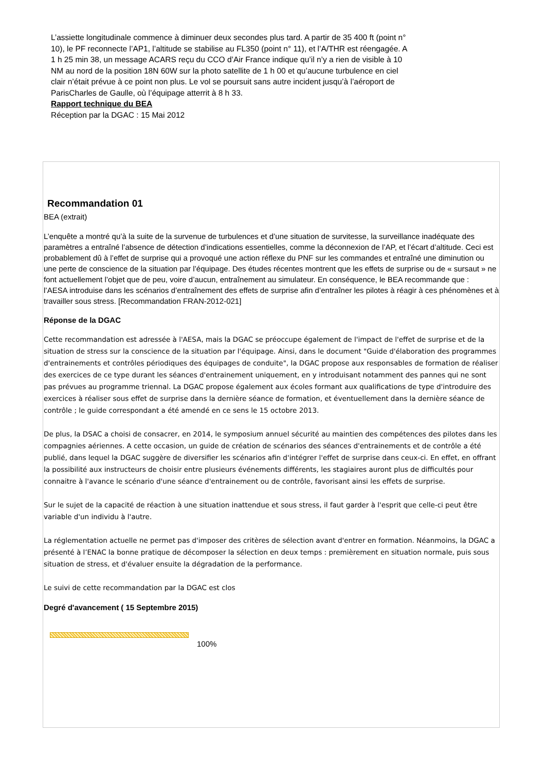L’assiette longitudinale commence à diminuer deux secondes plus tard. A partir de 35 400 ft (point n° 10), le PF reconnecte l’AP1, l’altitude se stabilise au FL350 (point n° 11), et l’A/THR est réengagée. A 1 h 25 min 38, un message ACARS reçu du CCO d’Air France indique qu’il n’y a rien de visible à 10 NM au nord de la position 18N 60W sur la photo satellite de 1 h 00 et qu’aucune turbulence en ciel clair n’était prévue à ce point non plus. Le vol se poursuit sans autre incident jusqu’à l’aéroport de ParisCharles de Gaulle, où l’équipage atterrit à 8 h 33.
Rapport technique du BEA
Réception par la DGAC : 15 Mai 2012
Recommandation 01
BEA (extrait)
L’enquête a montré qu’à la suite de la survenue de turbulences et d’une situation de survitesse, la surveillance inadéquate des paramètres a entraîné l’absence de détection d’indications essentielles, comme la déconnexion de l’AP, et l’écart d’altitude. Ceci est probablement dû à l’effet de surprise qui a provoqué une action réflexe du PNF sur les commandes et entraîné une diminution ou une perte de conscience de la situation par l’équipage. Des études récentes montrent que les effets de surprise ou de « sursaut » ne font actuellement l’objet que de peu, voire d’aucun, entraînement au simulateur. En conséquence, le BEA recommande que :
l’AESA introduise dans les scénarios d’entraînement des effets de surprise afin d’entraîner les pilotes à réagir à ces phénomènes et à travailler sous stress. [Recommandation FRAN-2012-021]
Réponse de la DGAC
Cette recommandation est adressée à l'AESA, mais la DGAC se préoccupe également de l'impact de l'effet de surprise et de la situation de stress sur la conscience de la situation par l'équipage. Ainsi, dans le document "Guide d'élaboration des programmes d'entrainements et contrôles périodiques des équipages de conduite", la DGAC propose aux responsables de formation de réaliser des exercices de ce type durant les séances d'entrainement uniquement, en y introduisant notamment des pannes qui ne sont pas prévues au programme triennal. La DGAC propose également aux écoles formant aux qualifications de type d'introduire des exercices à réaliser sous effet de surprise dans la dernière séance de formation, et éventuellement dans la dernière séance de contrôle ; le guide correspondant a été amendé en ce sens le 15 octobre 2013.
De plus, la DSAC a choisi de consacrer, en 2014, le symposium annuel sécurité au maintien des compétences des pilotes dans les compagnies aériennes. A cette occasion, un guide de création de scénarios des séances d'entrainements et de contrôle a été publié, dans lequel la DGAC suggère de diversifier les scénarios afin d'intégrer l'effet de surprise dans ceux-ci. En effet, en offrant la possibilité aux instructeurs de choisir entre plusieurs événements différents, les stagiaires auront plus de difficultés pour connaitre à l'avance le scénario d'une séance d'entrainement ou de contrôle, favorisant ainsi les effets de surprise.
Sur le sujet de la capacité de réaction à une situation inattendue et sous stress, il faut garder à l'esprit que celle-ci peut être variable d'un individu à l'autre.
La réglementation actuelle ne permet pas d'imposer des critères de sélection avant d'entrer en formation. Néanmoins, la DGAC a présenté à l’ENAC la bonne pratique de décomposer la sélection en deux temps : premièrement en situation normale, puis sous situation de stress, et d'évaluer ensuite la dégradation de la performance.
Le suivi de cette recommandation par la DGAC est clos
Degré d'avancement ( 15 Septembre 2015)
100%